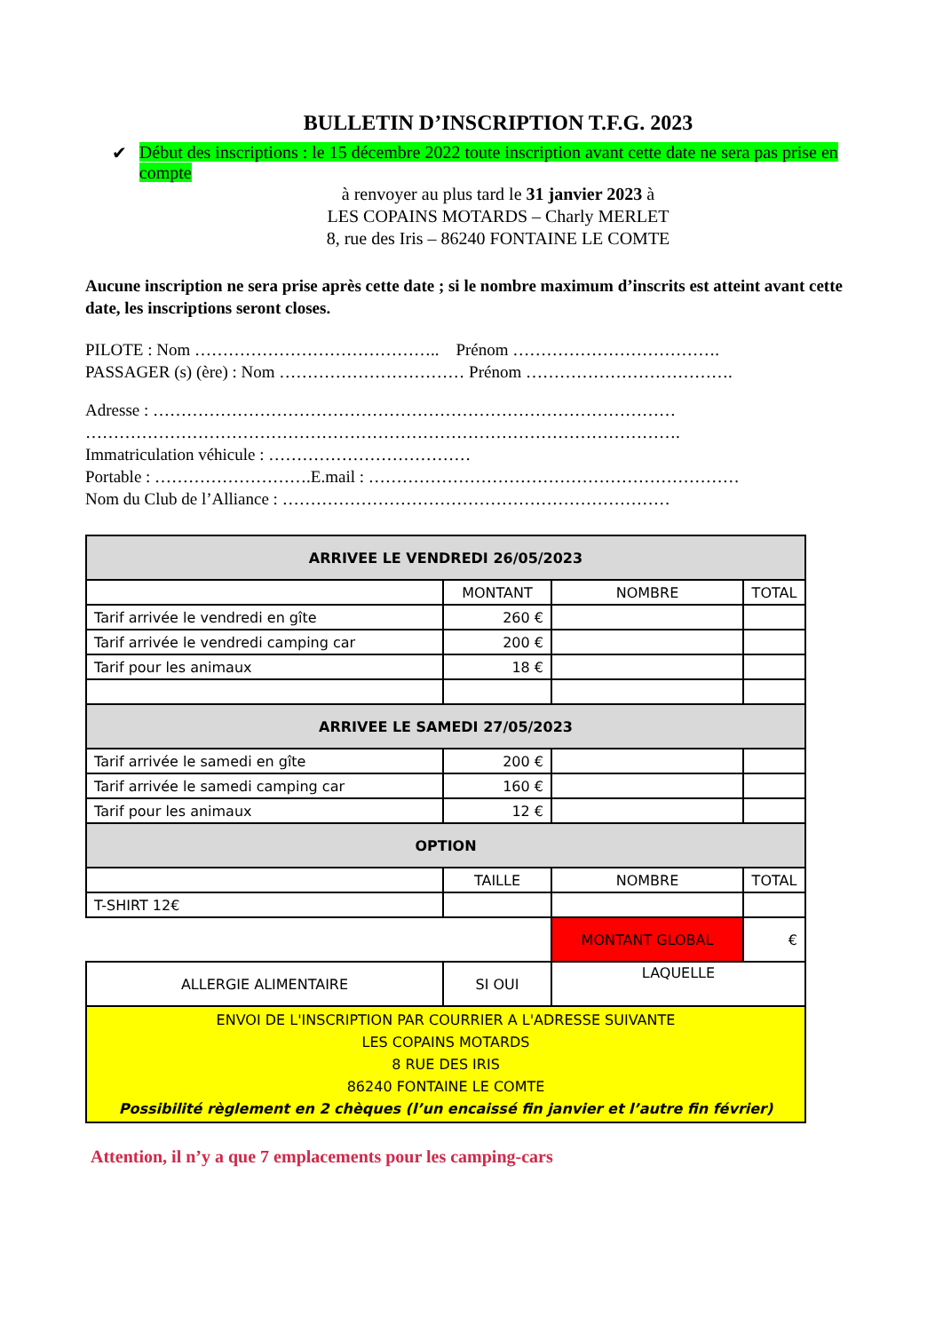BULLETIN D’INSCRIPTION T.F.G. 2023
✔ Début des inscriptions : le 15 décembre 2022 toute inscription avant cette date ne sera pas prise en compte
à renvoyer au plus tard le 31 janvier 2023 à
LES COPAINS MOTARDS – Charly MERLET
8, rue des Iris – 86240 FONTAINE LE COMTE
Aucune inscription ne sera prise après cette date ; si le nombre maximum d’inscrits est atteint avant cette date, les inscriptions seront closes.
PILOTE : Nom …………………………………….. Prénom ……………………………….
PASSAGER (s) (ère) : Nom …………………………… Prénom ……………………………….
Adresse : …………………………………………………………………………………
…………………………………………………………………………………………….
Immatriculation véhicule : ………………………………
Portable : ……………………….E.mail : …………………………………………………………
Nom du Club de l’Alliance : ……………………………………………………………
| ARRIVEE LE VENDREDI 26/05/2023 | | | |
| | MONTANT | NOMBRE | TOTAL |
| Tarif arrivée le vendredi en gîte | 260 € | | |
| Tarif arrivée le vendredi camping car | 200 € | | |
| Tarif pour les animaux | 18 € | | |
| ARRIVEE LE SAMEDI 27/05/2023 | | | |
| Tarif arrivée le samedi en gîte | 200 € | | |
| Tarif arrivée le samedi camping car | 160 € | | |
| Tarif pour les animaux | 12 € | | |
| OPTION | | | |
| | TAILLE | NOMBRE | TOTAL |
| T-SHIRT 12€ | | | |
| | | MONTANT GLOBAL | € |
| ALLERGIE ALIMENTAIRE | SI OUI | LAQUELLE | |
| ENVOI DE L'INSCRIPTION PAR COURRIER A L'ADRESSE SUIVANTE LES COPAINS MOTARDS 8 RUE DES IRIS 86240 FONTAINE LE COMTE Possibilité règlement en 2 chèques (l’un encaissé fin janvier et l’autre fin février) | | | |
Attention, il n’y a que 7 emplacements pour les camping-cars